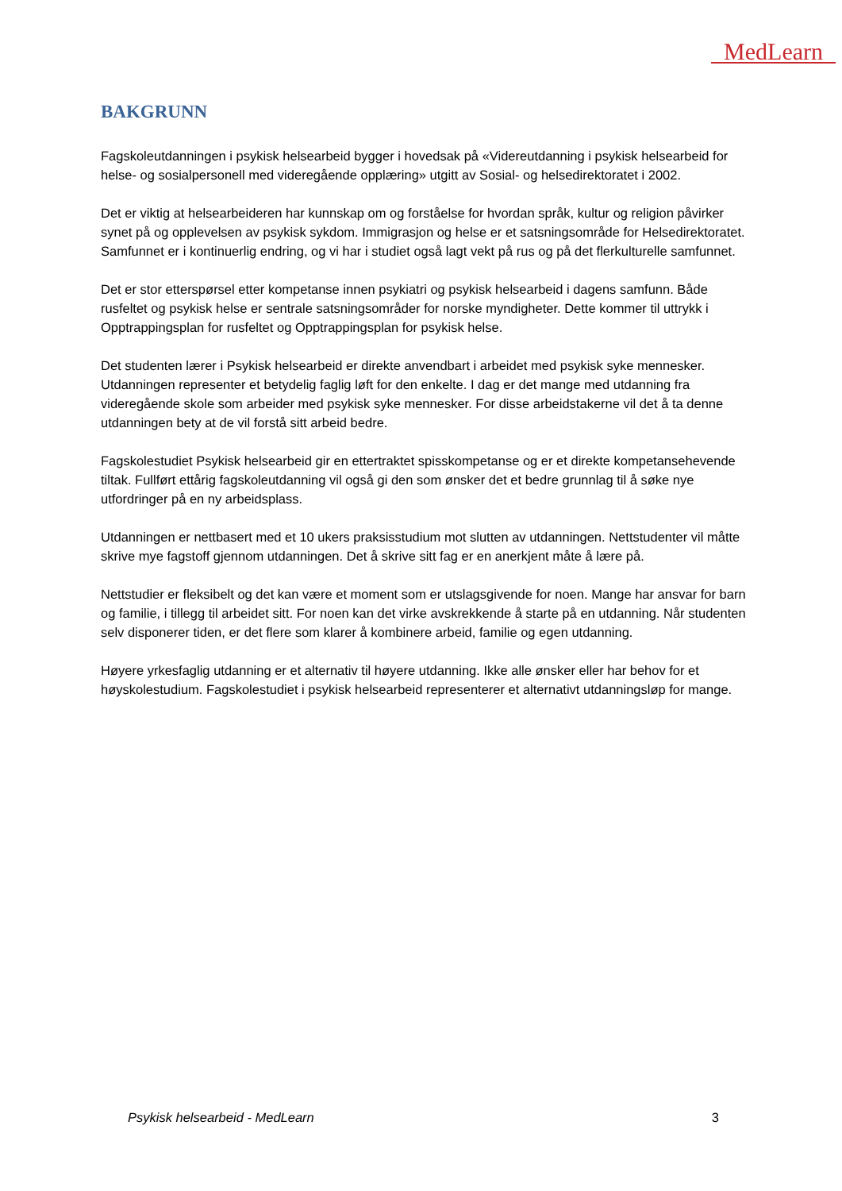MedLearn
BAKGRUNN
Fagskoleutdanningen i psykisk helsearbeid bygger i hovedsak på «Videreutdanning i psykisk helsearbeid for helse- og sosialpersonell med videregående opplæring» utgitt av Sosial- og helsedirektoratet i 2002.
Det er viktig at helsearbeideren har kunnskap om og forståelse for hvordan språk, kultur og religion påvirker synet på og opplevelsen av psykisk sykdom. Immigrasjon og helse er et satsningsområde for Helsedirektoratet. Samfunnet er i kontinuerlig endring, og vi har i studiet også lagt vekt på rus og på det flerkulturelle samfunnet.
Det er stor etterspørsel etter kompetanse innen psykiatri og psykisk helsearbeid i dagens samfunn. Både rusfeltet og psykisk helse er sentrale satsningsområder for norske myndigheter. Dette kommer til uttrykk i Opptrappingsplan for rusfeltet og Opptrappingsplan for psykisk helse.
Det studenten lærer i Psykisk helsearbeid er direkte anvendbart i arbeidet med psykisk syke mennesker. Utdanningen representer et betydelig faglig løft for den enkelte. I dag er det mange med utdanning fra videregående skole som arbeider med psykisk syke mennesker. For disse arbeidstakerne vil det å ta denne utdanningen bety at de vil forstå sitt arbeid bedre.
Fagskolestudiet Psykisk helsearbeid gir en ettertraktet spisskompetanse og er et direkte kompetansehevende tiltak. Fullført ettårig fagskoleutdanning vil også gi den som ønsker det et bedre grunnlag til å søke nye utfordringer på en ny arbeidsplass.
Utdanningen er nettbasert med et 10 ukers praksisstudium mot slutten av utdanningen. Nettstudenter vil måtte skrive mye fagstoff gjennom utdanningen. Det å skrive sitt fag er en anerkjent måte å lære på.
Nettstudier er fleksibelt og det kan være et moment som er utslagsgivende for noen. Mange har ansvar for barn og familie, i tillegg til arbeidet sitt. For noen kan det virke avskrekkende å starte på en utdanning. Når studenten selv disponerer tiden, er det flere som klarer å kombinere arbeid, familie og egen utdanning.
Høyere yrkesfaglig utdanning er et alternativ til høyere utdanning. Ikke alle ønsker eller har behov for et høyskolestudium. Fagskolestudiet i psykisk helsearbeid representerer et alternativt utdanningsløp for mange.
Psykisk helsearbeid - MedLearn 3